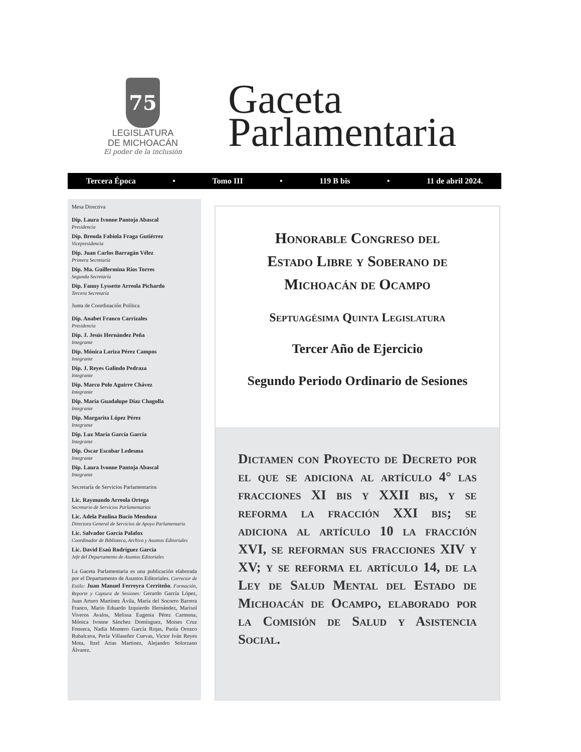75
LEGISLATURA
DE MICHOACÁN
El poder de la inclusión
Gaceta
Parlamentaria
Tercera Época • Tomo III • 119 B bis • 11 de abril 2024.
Mesa Directiva
Dip. Laura Ivonne Pantoja Abascal
Presidencia
Dip. Brenda Fabiola Fraga Gutiérrez
Vicepresidencia
Dip. Juan Carlos Barragán Vélez
Primera Secretaría
Dip. Ma. Guillermina Ríos Torres
Segunda Secretaría
Dip. Fanny Lyssette Arreola Pichardo
Tercera Secretaría
Junta de Coordinación Política
Dip. Anabet Franco Carrizales
Presidencia
Dip. J. Jesús Hernández Peña
Integrante
Dip. Mónica Lariza Pérez Campos
Integrante
Dip. J. Reyes Galindo Pedraza
Integrante
Dip. Marco Polo Aguirre Chávez
Integrante
Dip. María Guadalupe Díaz Chagolla
Integrante
Dip. Margarita López Pérez
Integrante
Dip. Luz María García García
Integrante
Dip. Óscar Escobar Ledesma
Integrante
Dip. Laura Ivonne Pantoja Abascal
Integrante
Secretaría de Servicios Parlamentarios
Lic. Raymundo Arreola Ortega
Secretario de Servicios Parlamentarios
Lic. Adela Paulina Bucio Mendoza
Directora General de Servicios de Apoyo Parlamentario
Lic. Salvador García Palafox
Coordinador de Biblioteca, Archivo y Asuntos Editoriales
Lic. David Esaú Rodríguez García
Jefe del Departamento de Asuntos Editoriales
La Gaceta Parlamentaria es una publicación elaborada por el Departamento de Asuntos Editoriales. Corrector de Estilo: Juan Manuel Ferreyra Cerriteño. Formación, Reporte y Captura de Sesiones: Gerardo García López, Juan Arturo Martínez Ávila, María del Socorro Barrera Franco, Mario Eduardo Izquierdo Hernández, Marisol Viveros Avalos, Melissa Eugenia Pérez Carmona, Mónica Ivonne Sánchez Domínguez, Moises Cruz Fonseca, Nadia Montero García Rojas, Paola Orozco Rubalcava, Perla Villaseñor Cuevas, Victor Iván Reyes Mota, Itzel Arias Martinez, Alejandro Solorzano Álvarez.
Honorable Congreso del
Estado Libre y Soberano de
Michoacán de Ocampo
Septuagésima Quinta Legislatura
Tercer Año de Ejercicio
Segundo Periodo Ordinario de Sesiones
Dictamen con Proyecto de Decreto por el que se adiciona al artículo 4° las fracciones XI bis y XXII bis, y se reforma la fracción XXI bis; se adiciona al artículo 10 la fracción XVI, se reforman sus fracciones XIV y XV; y se reforma el artículo 14, de la Ley de Salud Mental del Estado de Michoacán de Ocampo, elaborado por la Comisión de Salud y Asistencia Social.